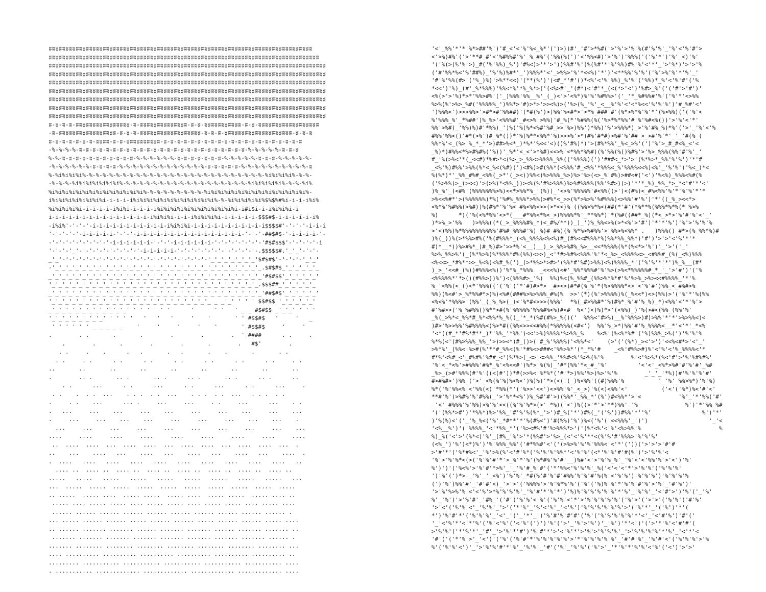ʬʬʬʬʬʬʬʬʬʬʬʬʬʬʬʬʬʬʬʬʬʬʬʬʬʬʬʬʬʬʬʬʬʬʬʬʬʬʬʬʬʬʬʬʬʬʬʬʬʬʬʬʬʬʬʬʬʬʬʬʬʬʬʬʬʬʬʬʬʬʬʬʬʬʬʬʬʬ
ʬʬʬʬʬʬʬʬʬʬʬʬʬʬʬʬʬʬʬʬʬʬʬʬʬʬʬʬʬʬʬʬʬʬʬʬʬʬʬʬʬʬʬʬʬʬʬʬʬʬʬʬʬʬʬʬʬʬʬʬʬʬʬʬʬʬʬʬʬʬʬʬʬʬʬʬʬʬʬʬ
ʬʬʬʬʬʬʬʬʬʬʬʬʬʬʬʬʬʬʬʬʬʬʬʬʬʬʬʬʬʬʬʬʬʬʬʬʬʬʬʬʬʬʬʬʬʬʬʬʬʬʬʬʬʬʬʬʬʬʬʬʬʬʬʬʬʬʬʬʬʬʬʬʬʬʬʬʬʬʬʬʬʬ
ʬʬʬʬʬʬʬʬʬʬʬʬʬʬʬʬʬʬʬʬʬʬʬʬʬʬʬʬʬʬʬʬʬʬʬʬʬʬʬʬʬʬʬʬʬʬʬʬʬʬʬʬʬʬʬʬʬʬʬʬʬʬʬʬʬʬʬʬʬʬʬʬʬʬʬʬʬʬʬʬʬʬ
ʬʬʬʬʬʬʬʬʬʬʬʬʬʬʬʬʬʬʬʬʬʬʬʬʬʬʬʬʬʬʬʬʬʬʬʬʬʬʬʬʬʬʬʬʬʬʬʬʬʬʬʬʬʬʬʬʬʬʬʬʬʬʬʬʬʬʬʬʬʬʬʬʬʬʬʬʬʬʬʬʬʬ
ʬʬʬʬʬʬʬʬʬʬʬʬʬʬʬʬʬʬʬʬʬʬʬʬʬʬʬʬʬʬʬʬʬʬʬʬʬʬʬʬʬʬʬʬʬʬʬʬʬʬʬʬʬʬʬʬʬʬʬʬʬʬʬʬʬʬʬʬʬʬʬʬʬʬʬʬʬʬʬʬʬʬ
ʬʬʬʬʬʬʬʬʬʬʬʬʬʬʬʬʬʬʬʬʬʬʬʬʬʬʬʬʬʬʬʬʬʬʬʬʬʬʬʬʬʬʬʬʬʬʬʬʬʬʬʬʬʬʬʬʬʬʬʬʬʬʬʬʬʬʬʬʬʬʬʬʬʬʬʬʬʬʬʬʬʬ
ʬʬʬʬʬʬʬʬʬʬʬʬʬʬʬʬʬʬʬʬʬʬʬʬʬʬʬʬʬʬʬʬʬʬʬʬʬʬʬʬʬʬʬʬʬʬʬʬʬʬʬʬʬʬʬʬʬʬʬʬʬʬʬʬʬʬʬʬʬʬʬʬʬʬʬʬʬʬʬʬʬʬ
ʬʬʬʬʬʬʬʬʬʬʬʬʬʬʬʬʬʬʬʬʬʬʬʬʬʬʬʬʬʬʬʬʬʬʬʬʬʬʬʬʬʬʬʬʬʬʬʬʬʬʬʬʬʬʬʬʬʬʬʬʬʬʬʬʬʬʬʬʬʬʬʬʬʬʬʬʬʬʬʬʬʬ
ʬ-ʬ-ʬ-ʬ-ʬʬʬʬʬʬʬʬʬʬʬʬʬʬʬʬ-ʬ-ʬʬʬʬʬʬʬʬʬʬʬʬʬʬ-ʬ-ʬ-ʬʬʬʬʬʬʬʬʬʬʬ-ʬ-ʬ-ʬʬʬʬʬʬʬʬʬʬʬʬʬʬʬʬʬʬ
-ʬ-ʬʬʬʬʬʬʬʬʬʬʬʬʬʬʬʬʬ-ʬ-ʬ-ʬ-ʬʬʬʬʬʬʬʬʬʬʬʬʬʬʬʬʬʬ-ʬ-ʬ-ʬ-ʬʬʬʬʬʬʬʬʬʬʬʬʬʬʬʬʬʬʬʬ-ʬ-ʬ-ʬ
ʬ-ʬ-ʬ-ʬ-ʬ-ʬ-ʬ-ʬʬʬʬ-ʬ-ʬ-ʬʬʬʬʬʬʬʬʬʬ-ʬ-ʬ-ʬ-ʬ-ʬ-ʬ-ʬ-ʬ-ʬ-ʬ-ʬ-ʬ-ʬ-ʬ-ʬ-ʬ-ʬ-ʬ-ʬ-ʬ-ʬ
-%-%-%-%-ʬ-ʬ-ʬ-ʬ-ʬ-ʬ-ʬ-ʬ-ʬ-ʬ-ʬ-ʬ-ʬ-ʬ-ʬ-ʬ-ʬ-ʬ-ʬ-ʬ-ʬ-ʬ-ʬ-ʬ-ʬ-%-%-%-%-%-ʬ-ʬ-ʬ
%-%-ʬ-ʬ-ʬ-ʬ-ʬ-ʬ-ʬ-ʬ-ʬ-ʬ-ʬ-%-%-%-%-%-%-ʬ-ʬ-ʬ-ʬ-ʬ-ʬ-ʬ-%-%-%-%-%-ʬ-ʬ-ʬ-%-%-%-%-%-
-%-%-%-%-%-%-ʬ-ʬ-ʬ-ʬ-%-%-%-%-%-%-%-%-%-%-%-%-%-ʬ-ʬ-ʬ-ʬ-ʬ-%-%-%-%-%-%-%-%-%-%-ʬ
%-%i%i%i%i%-%-%-%-%-%-%-%-%-%-%-%-%-%-%-%-%-%-%-%-%-%-%-%-%-%-%-%i%i%i%i%-%-%-
-%-%-%-%i%i%i%i%i%i%i%-%-%-%-%-%-%-%-%-%-%-%-%-%-%-%-%-%-%-%i%i%i%i%i%-%-%-%i%
%i%i%i%i%i%i%i%i%i%i%i%i%i%i%-%-%-%-%-%-%-%-%-%i%i%i%i%i%i%i%i%i%i%i%i%i%i%i%-
i%i%i%i%i%i%i%i%i-i-i-i-i%i%i%i%i%i%i%i%i%i%i%i%i%-%-%i%i%i%i%i%$%$%#%i-i-i-i%i%
%i%i%i%i%i-i-i-i-i-i%i%i-i-i-i-i%i%i%i%i%i%i%i%i%i%i%i%i-i#i$i-i-i%i%i%i-i
i-i-i-i-i-i-i-i-i-i-i-i-i-i-i-i%i%i%i-i-i-i%i%i%i%i-i-i-i-i-i-$$$#$-i-i-i-i-i-i%
-i%i%'-'-'-'-i-i-i-i-i-i-i-i-i-i-i-i%i%i%i-i-i-i-i-i-i-i-i-i-i-i$$$$#'-'-'-'-i-i-i
'-'-'-'-'-i-i-i-i-i-'-'-'-i-i-i-i-i-i-i-i-i-i-i-i-i-i-i-i-'-'-'-##$#$-'-i-i-i-i-'-
-'-'-'-'-'-'-'-'-'-i-i-i-i-i-i-'-'-'-i-i-i-i-i-i-'-'-'-'-'-'-'-'#$#$$$'-'-'-'-'-i
'-'-'-'_'-'-'-'-'-'-'-'-'-'-i-i-i-i-i-'-'-'-'-'-'-'-'-'-'-'-'-.$$$$$#.'_'_'-'-'-
_'_'-'-'-'-'-'-'-'-'-'-'-'-'-'-'-'-'-'-'-'-'-'-'_'_'_'_'_'_'_'$#$#$'-'-'-'-'_'_'
-'_'_'_'_'_'_'_'_'_'_'_'_'_'_'_'_'_'_'_'_'_'_'_'_'_'_'_'_'_'_'_.$#$#$_'_'_'_'_'_
_'_'_'_'_'_'_'_'_'_'_'_'_'_'_'_'_'_'_'_'_'_'_'_'_'_'_'_'_'_'_'_'#$#$$'_'_'_'_'_'
'_'_'_'_'_'_'_'_'_'_'_'_'_'_'_'_'_'_'_'_'_'_'_'_'_'_'_'_'_'_'_.$$$##_'_'_'_'_'_
_'_'_'_'_'_'_'_'_'_'_'_'_'_'_'_'_'_'_'_'_'_'_'_'_'_'_'_'_'_'_'_'##$#$'_'_'_'_'_'
'_'_'_'_'_'_'_'_'_'_'_'_'_'_'_'_'_'_'_'_'_'_'_'_ _ _'_' ' ' ' $$#$$ '_'_'_'_'_'
_'_'_'_'_'_'_'_'_'_'_'_' ' ' ' ' ' '      '      ' '   ' _ _ #$#$$ _'_'_' ' ' '
'_'_'_'_'_'_'_'_' ' ' ' '   '   '   '     '    '       ' ' #$$#$   '     '   _
 ' ' ' ' ' ' _ _ _ _ _    '     '     '     '    '       ' #$$#$     '     '
.        . .       .       .        .        .        .  ' ####      . .     .
    .        .       .        .        .       .        .   #$'        .
   . .     .    .      .   .       .   .       .    .       .       . .
  . .     . .      . .      . .      . .      . .      . .      . .     . .
..       ..       ..       ..       ..       ..       ..       ..       ..
.        .. .       .. .       .. .      .. .       .. .      .. .      ..
    . .      ...      . .      ...      . .      ...      . .      ...     .
 . .    .  . .  ...    . . .  . .  ...    . . .  . .  ...   . . .  . .
.     . .    ...      ... .     ...     ...     . .     ...      ...    . .
.   ...     ...    ...     ...    ...     ...     ...    ...     ...    ...
.     ...     ...    ...    ...     ...     ...     ...    ...    ...    .
  ...     ...     ...     ...     ...     ...     ...     ...     ...    ...
....     ....     ....     ....     ....     ....     ....     ....     ....
 ..  ....  ....  ...  ....  ....  ...  ....  ....  ...  ....  ....  ...  .
..    ...    ....   ...    ....   ...    ....   ...    ....   ...    ....  .
.  ....   ....   ....   ....   ....   ....   ....   ....   ....   ....   ..
  .... ..  .... ..  .... ..  .... ..  .... ..  .... ..  .... ..  .... ..
.....   .....   .....   .....   .....   .....   .....   .....   .....   ...
...  .....  .....  .....  .....  .....  .....  .....  .....  .....  .....
.. .....  ..... ....  ..... .....  ..... ....  ..... .....  ..... .... ..
 ..... .... ..... ..... .... ..... ..... .... ..... ..... .... ..... ....
 ...... ...... ...... ...... ...... ...... ...... ...... ...... ...... .
... ..... ...... ...... ..... ...... ...... ..... ...... ...... ..... ....
.. ...... ....... ....... ...... ....... ....... ...... ....... ....... ..
 ....... ....... ....... ....... ....... ....... ....... ....... ...... .
....... ........ ........ ........ ........ ........ ........ ........ ...
.... .......... .......... .......... .......... .......... .......... ..
......... ........... ........... ........... ........... ........... ....
. ........... ............. ............. ............. ............. ....
'<'_%%'*'*'%*>##'%')'#_<'<'%'%<_%*'(')>))#'_'#'>*%#('>'%'>'%'%(#'%'%'_'%'<'%'#'>
<'>%)#%'('>'**#_#'<'%#%%#'%'_%_#%'('%%(%(')'<'%%<#)'>'%')'%%%('('%'*')'%'_<)'%'
'('%(>(%'%'>)_#('%'%%)_%')'#%<)>'*'>'))%%#'%'(%(%#'*'%'%%)#%'%'<'*'_'>'%*)'>'>'%
('#'%%*%<'%'##%)_'%'%)%#*'_')%%%*'<'_>%%>'%'*<<%)'*')'<**%%'%'%'('%'>%'%'*'%'_'
'#'%'%%(#>'('%_)%)'>%**<<)'(**(%')'(<#_*'#'()*<%'<'%'%%)_%'%'('%%)*_%'<'%'#'('%
*<<')'%)_(#'_%*%%%)'%%<*%'*%_%*>('(<%>#'_'(#*)<'#'*_(<(*>'<')'%#>_%'('('#'>'#')'
<%(>'>'%)*>*'%%>#%'('_)%%%'%%__%'_(_)<'>'<%*)%'%'%#%%>'('_'*_%#%%#'%'('%'*'<>%%
%>%(%'>%>_%#('%%%%%_')%%*>'#)>*>'>><%)>('%>(%_'%'_<__%'%'<'<*%<<'%'%'%')'#_%#'<'
')%%%<')>>>%%>'>#*>#'%%##)'(*#(%')>)%%'%<#*>'>*%_###'#'(%*>%*%'%'*'(%>%%)('('%'<
%'%%%_%'_*%##')%_%>'<%%%#'_#<>%'>%%)'#_%(*'%#%%(%('%>*%*%%'#'%'%#<%())'>'%'<'*'
%%'>%#)_'%%)%)#'*%%)_')%('%(%*<%#'%#_>>'%>)%%')*%%)'%'>%%%*)_>'%'#%_%)*%'('>'_'%'<'%
#%%'%%<()'#*(>%')#_%*())*'%(%**<%%*'%)>>>%'>*)#%'#*#)>%#'%'##_>_>#'%'*'_'_'#(%_(
%%*%'<_(%>'%_*_*'>)##>%<*_)*%*'%<<'<)()%'#%)*)'>(#%*%%'_%<_>%'(')'%'>_#_#<%_<'<
_%)*)#%%<*%>#%#%('%))'_%*'<_<'>*%#)<<>%'<*%%*%%#)(%'%%(%()%#%'>'%>_%%%(%%'#'%'_'
#_'%(>%<'*(_<<#)*%#>*<(%>_>_%%<>%%%%_%%(('%%%%)(')'###<_*>'>'(%*%>*_%%'%'%')'*'#
_<%'%)#%%'>%%(%*<_%<(%#)(')<#%)>#(%%*(<%%%'#_<%%'*%%%<_%'%%%%<<%)<%'_'%'%')'%<_)*<
%(%*)*'_%%_#%#_<%%(_>*'(_><))%%<)%>%%%_%>)%>'%>(<>_%'#%)>##<#('<')'%<%)_%%%<%#(%
('%>%%)>_(><<)'>(>%)*<%%_))><%(%'#%>%%%)%>%#%%%%(%%'%#>)(>)'*'*_%)_%%_*>_*<'#'*'<'
)%_%'_)<#%'(%%%%%%%>%)<<*>%%*%_'(%))_'<>%'%%%%%'#<%%((>')<(#%)<_#%<%%'%'*'%'%'*'*
>%<<%#*'>(%%%%%%)*%('%#%_%%%*>%%(>#%*<_>>(%*>%>%'%#%%%)<>%%'#'%')'*'((_%_><<*>
<%*%'%#%%(>%#))%(#%*'%'%<_#%<%%<>>(>*<<)%_((%%>%*%<(##(*'#'(*%**%(%%%*%*%(*_%>%
%)      *)('%(<%*%%'<>*(___#*%%<*%<_>)%%%%*%'_**%%*)'*(%#((##*_%)(*<_>*>'%'#'%'<'_'
)*>%_>'%%   )>%%%((*(_>_%%%%#%_*)<_#%/**))_)_')%_%%<>%(>*<%'>'#')'*'*'%')'%'>'%'%'%
>'<)%%)%*%%%%%%%%%%'#%#_%%%#'%)_%)#_#%)(%_%*%>%#%%'>'%%>%<%%*_.___)%%%()_#*>(%_%%*%)#
)%(_))%(>*%%>#%('%(#%%%*_(<%_%%%%<%<%)#_(#%<<#%%%*%)%%*%%_%%*)'#')'>'>'<'%'*'*
#)*__*))%>#%*_)#_%)#>'>>*%'<__)__)_>_%%>%#%_%>__<<*%%%%(%*(%<*>'%')'_'>'('_'
%>%_%%>%'(_(%*%>%)%*%%%*#%(%%)<>>)_<'*#>%#%<%%%'%'*<_%>_<%%%%<>_<#%%#_(%(_<%)%%%
<%<<>_*#%**>>_%<%)<%#_%(')_(>*%%>*>#>'(%%*#'%#)>%%)<%)%%%%_*'('%'%'*'*')%_%__(#*
)_>_'<<#_(%))#%%%<%))'%*%_*%%%  _<<<%)<#'_%%*%%%#'%'%>(>%<*%%%%%#_*_'_'>'#')'('%
<%%%%%*'*>()(#%%>))%')<(%%%#>_'%)  %%)%<(%_%%#_(%%>%*%*#'%'%>%_>%><<#%%%%_'*'%
%_'<%%(<_()<*'%%%(('('%'('*'#)#>*> _#><>)#*#(%_%'*(%>%%%%*<>'<'%'#')%%_<_#%#>%
%%)(%<#'>_%*%%#*>)%)<%#(###%>%>%%%_#%(%  >>'(*)(%'>%%%%)%(_%<<*)<>(%%)>'('%'*'%(%%
<%<%'*%%%>'(%%'_(_%_%>(_)<'%*#<>>>(%%%'  *%(_#>%%#*'%)#%*_%'#'%_%)_*)<%%'<'*'%'>
#'%#>>('%_%#%%()%**>#(%'%%%%%'%%%#%<%)#<#  %<')<)%)*>'(<%%)_)'%(>#<(%%_(%%'%'
_%(_>%*<_%%*#_%*<%%*%_%((_'*_*(%#(#%>_%()('  %%%<'#>%)__%'%%%>)#)>%%'*'*'>%>%%<)<
)#>'%>>%%'%#%%%%<)%>*#((%%<>><<#%%(*%%%%%(<#<')  %%'%_>*)%%'#'%_%%%%<__*'<'*'_*<%
'<*((#_*'#%*#**_)*'%%_'*%%')<<'>%)%%%%*%>%%_%    %<%'(%<%*%#'('%)%%%_>%(')'%'%'%
%*%(<'(#%>%%%_%%_'>)>><*)#_()>('#_%'%%%%)'<%%*<'    (>'('(%*)_><'>')'<<%<#*>'<'_'
>%*%'_(%%<'%>#(%'**#_%%<(%'*#%<>###<'%%>%*'(*_*%'#    _<%'#%%>#)%'<'%'<'%_%%%%<'*
#*%'<%#_<'_#%#%'%##_<')%*%>(_<>'<>%%_'%%#<%'%>%(%'%        %'<'%>%*(%<'#'>'%'%#%#%'
'%'<_*<%'>#%%%'#%*_%'<%<<#')%*>'%(%)_'#*(%%'*<_#_'%'         '<'<'_<%*>%#'#'%'#'_%#
_%>_(>#'%%%(#'%'((<(#'))*#(>>%<'%*%*('#'*>)%%'%>)%>'%'%        _'_'_'*%))#'%'%'%'#'
#>#%#>')%%_('>'_<%(%'%)%<%<')%)%)'*>(<('(_)%<%%'((#)%%%'%          '_'%'_%%>%*)'%'%)
%*('%'%%<%'<'%%(<)'*%%(*'('%>>'<<')<>%%'%'_<_>)'%(<)<%%'<'          ('<'('%*)%<'#'<'
**#'%')>%#%'%'#%%(_'>'%**<%')%_%#'#'>)(%%*'_%%_*'(%')#<%%*'>'<           '%'_'*'%%('#'_
_'<'_#%%%'%'%%)>%'%'<<((%'%'%*>(>'_*%)('<')%((>'*'>'**)%%'_'%              %')'*'%%_%#'
'('(%%*>#')'*%%*)%>'%%_'#'%'%(%*_'>')#_%('*')#%(_'('%'))#%%'*''%'               %')'*'(%)
)'%(%)<'('_'%_%<('%'_*#**'*'%(#%<')'#(%%)'%')%<('%'('<<%%%'_')')                  '_'<'(
'<%__%')'('%%%%_'<'*%%_*'('%><#%'#'%>%%%*>'('(%*<%'<'%'<%>%%'%                       %'*'*
%)_%('<'>'(%*<)'%'_(#%_'%'>'*(%%#'>'%>_(<'<'%'**<(%'%'#'%%%>'%'%'%'                    '%'
(<%_')'%')<*)%')'%'%%%_%%'('#*%%#'<'('(>%>%'%'%'%%%<'<'*'('))('>'>'>'#'#
>'#'*'('%*#%<'_'%'>%(%'<'#'%*('%'%'%'%%*'<'%'%'(<*'%'%'#'#(%')'>'%'%'<
'%'>'%'%*<(>('%'%'#'*'>_%'*'%'(%*#%'%'#'__)%#'<'>'%'%_%'_'%'<'<'%%'%'>'<')'%'
%')')'('%<%'>'%'#'*>%'_'_'%'#_%'#'('*'%%<'%'%'%'_%('<'<'<'*'>'%'%'('%'%'%'
')'%'(')*>'_'%'_'_<%')'%'%'_*#(%'#'%'#'#%%'%'%'#'%(%'<'%'%')'%'%'%')'%'%'%'%
(')'%')%%'#'_'#'#'<)_'>'>'('%%%%'>'%'%*%'%'('%'('%)%'%'*'%'%'#'%'>'%'_'#'%')'
'>'%'%>%'%'<'<'%'>*%'%'%'%'_'%'#'*'%'*')'%)%'%'%'%'%'%'*'%'_'%'%'_'<'#'>')'%'('_'%'
%'_'%')'>'%'#'_'#%_'('#'('%'%'<'%'('%'%'<'*'>'%'%'%'%'%'('%'>'('>'>'('%'%'('#'%'
'>'<'('%'%'<'_'%'%'_'>'('*'%'_'%'<'%'_'<'%')'%'%'%'%'%'%'>'('%'*'_'('%')'*'(
*')'%'#'*'('%'%'%'_'<'_'('_'*'_')'%'#'%'#'#'('%'('%'%'%'%'%'*'<'_'<'#'%')'#'('
'_'<'%'*'<'*'%'('%'<'%'('<'%'(')')'%'('>'_'%'>'%')'_'%')'*'<')'('>'*'%'<'#'#'(
>'%'%'('*'%'*'_'#'_'>'%'*'#')'%'#'*'>'<'%'*'>'%'>'%'%'%'_'>'%'%'%'%'*'%'_'<'*'<
'#'('('*'%'>'_'<')'('%'('%'#'*'%'%'%'%'%'>'*'%'%'%'%'%'_'#'#'%'_'%'#'<'('%'%'%'>'%
%'('%'%'<')'_'>'%'%'#'*'%'_'%'%'_'#'('%'_'%'%'('%'>'_'*'%'*'%'%'<'%'('<')'>'>'